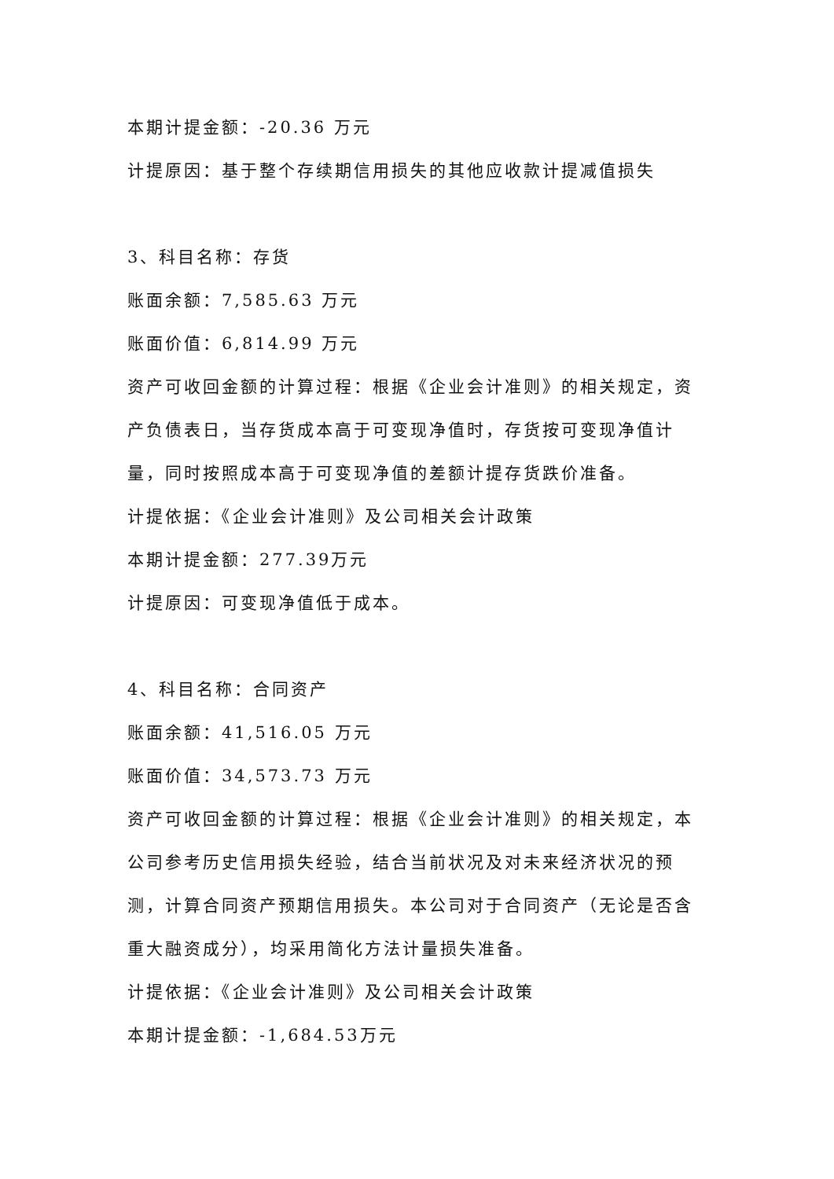本期计提金额：-20.36 万元
计提原因：基于整个存续期信用损失的其他应收款计提减值损失
3、科目名称：存货
账面余额：7,585.63 万元
账面价值：6,814.99 万元
资产可收回金额的计算过程：根据《企业会计准则》的相关规定，资产负债表日，当存货成本高于可变现净值时，存货按可变现净值计量，同时按照成本高于可变现净值的差额计提存货跌价准备。
计提依据：《企业会计准则》及公司相关会计政策
本期计提金额：277.39万元
计提原因：可变现净值低于成本。
4、科目名称：合同资产
账面余额：41,516.05 万元
账面价值：34,573.73 万元
资产可收回金额的计算过程：根据《企业会计准则》的相关规定，本公司参考历史信用损失经验，结合当前状况及对未来经济状况的预测，计算合同资产预期信用损失。本公司对于合同资产（无论是否含重大融资成分），均采用简化方法计量损失准备。
计提依据：《企业会计准则》及公司相关会计政策
本期计提金额：-1,684.53万元